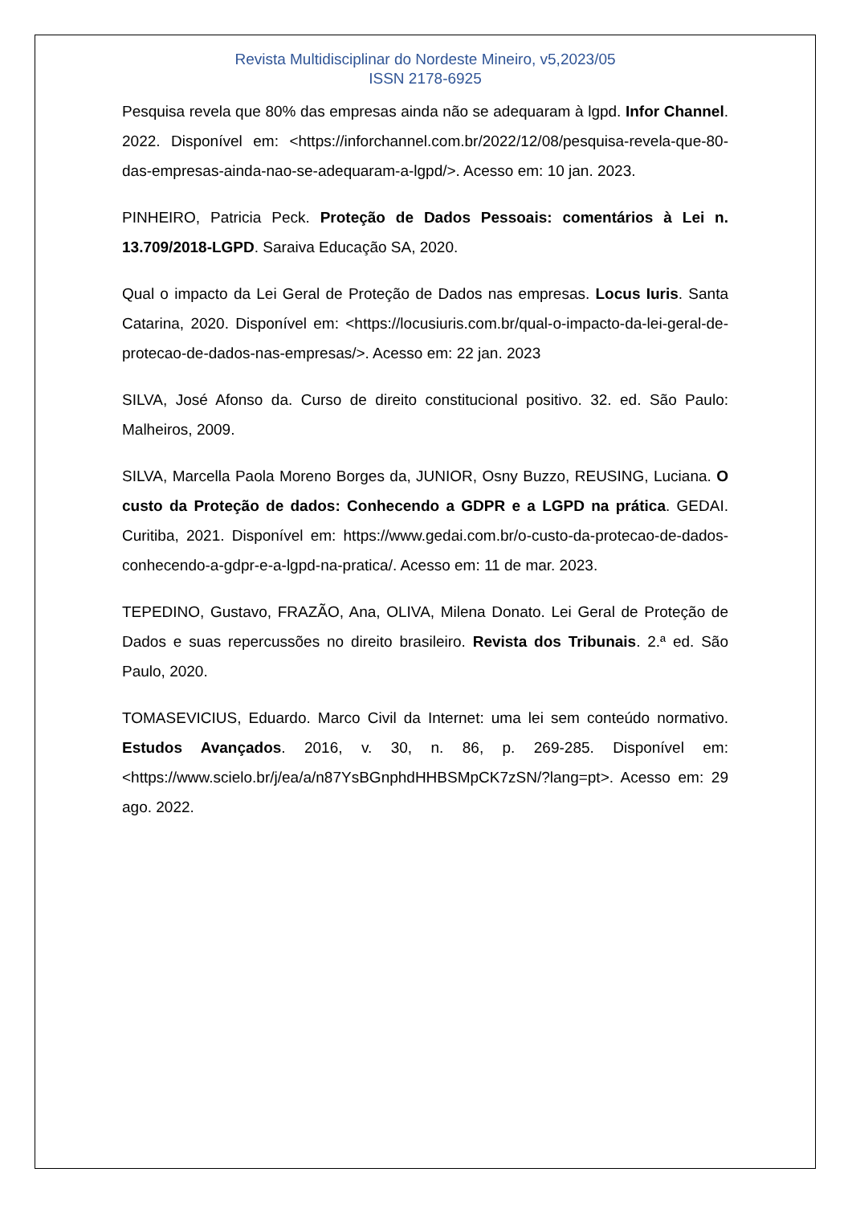Revista Multidisciplinar do Nordeste Mineiro, v5,2023/05
ISSN 2178-6925
Pesquisa revela que 80% das empresas ainda não se adequaram à lgpd. Infor Channel. 2022. Disponível em: <https://inforchannel.com.br/2022/12/08/pesquisa-revela-que-80-das-empresas-ainda-nao-se-adequaram-a-lgpd/>. Acesso em: 10 jan. 2023.
PINHEIRO, Patricia Peck. Proteção de Dados Pessoais: comentários à Lei n. 13.709/2018-LGPD. Saraiva Educação SA, 2020.
Qual o impacto da Lei Geral de Proteção de Dados nas empresas. Locus Iuris. Santa Catarina, 2020. Disponível em: <https://locusiuris.com.br/qual-o-impacto-da-lei-geral-de-protecao-de-dados-nas-empresas/>. Acesso em: 22 jan. 2023
SILVA, José Afonso da. Curso de direito constitucional positivo. 32. ed. São Paulo: Malheiros, 2009.
SILVA, Marcella Paola Moreno Borges da, JUNIOR, Osny Buzzo, REUSING, Luciana. O custo da Proteção de dados: Conhecendo a GDPR e a LGPD na prática. GEDAI. Curitiba, 2021. Disponível em: https://www.gedai.com.br/o-custo-da-protecao-de-dados-conhecendo-a-gdpr-e-a-lgpd-na-pratica/. Acesso em: 11 de mar. 2023.
TEPEDINO, Gustavo, FRAZÃO, Ana, OLIVA, Milena Donato. Lei Geral de Proteção de Dados e suas repercussões no direito brasileiro. Revista dos Tribunais. 2.ª ed. São Paulo, 2020.
TOMASEVICIUS, Eduardo. Marco Civil da Internet: uma lei sem conteúdo normativo. Estudos Avançados. 2016, v. 30, n. 86, p. 269-285. Disponível em: <https://www.scielo.br/j/ea/a/n87YsBGnphdHHBSMpCK7zSN/?lang=pt>. Acesso em: 29 ago. 2022.